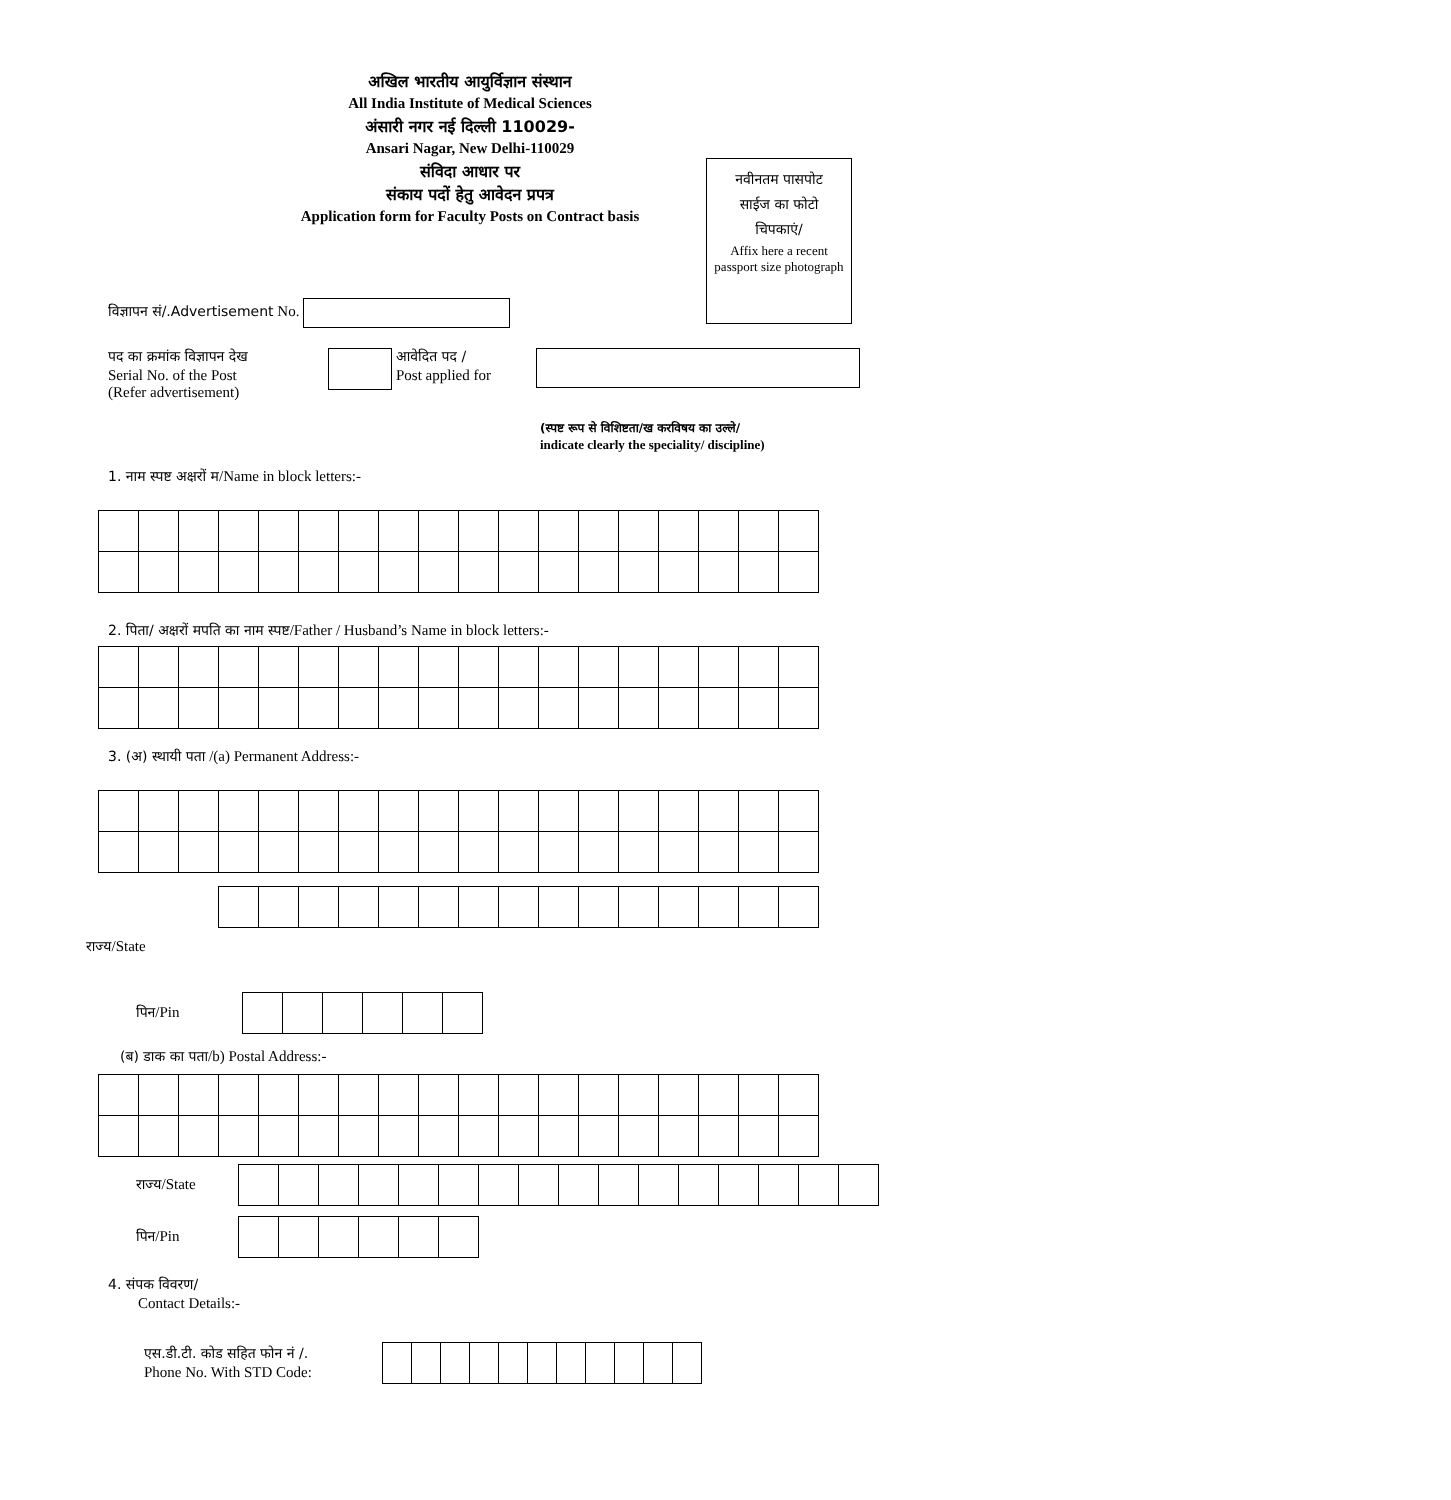अखिल भारतीय आयुर्विज्ञान संस्थान
All India Institute of Medical Sciences
अंसारी नगर नई दिल्ली 110029-
Ansari Nagar, New Delhi-110029
संविदा आधार पर
संकाय पदों हेतु आवेदन प्रपत्र
Application form for Faculty Posts on Contract basis
नवीनतम पासपोट
साईज का फोटो
चिपकाएं/
Affix here a recent passport size photograph
विज्ञापन सं/.Advertisement No.
पद का क्रमांक विज्ञापन देख
Serial No. of the Post
(Refer advertisement)
आवेदित पद /
Post applied for
(स्पष्ट रूप से विशिष्टता/ख करविषय का उल्ले/
indicate clearly the speciality/ discipline)
1. नाम स्पष्ट अक्षरों म/Name in block letters:-
2. पिता/ अक्षरों मपति का नाम स्पष्ट/Father / Husband’s Name in block letters:-
3. (अ) स्थायी पता /(a) Permanent Address:-
राज्य/State
पिन/Pin
(ब) डाक का पता/b) Postal Address:-
राज्य/State
पिन/Pin
4. संपक विवरण/
Contact Details:-
एस.डी.टी. कोड सहित फोन नं /.
Phone No. With STD Code: